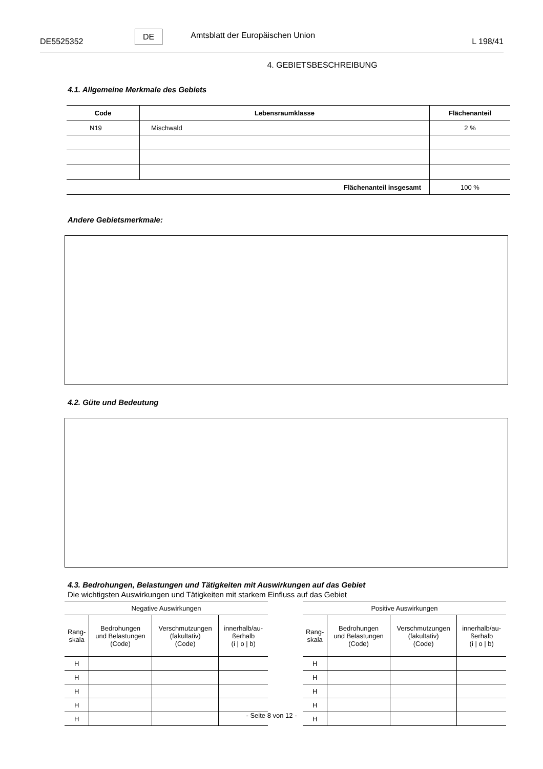DE5525352 DE Amtsblatt der Europäischen Union L 198/41
4. GEBIETSBESCHREIBUNG
4.1. Allgemeine Merkmale des Gebiets
| Code | Lebensraumklasse | Flächenanteil |
| --- | --- | --- |
| N19 | Mischwald | 2 % |
| Flächenanteil insgesamt | | 100 % |
Andere Gebietsmerkmale:
4.2. Güte und Bedeutung
4.3. Bedrohungen, Belastungen und Tätigkeiten mit Auswirkungen auf das Gebiet
Die wichtigsten Auswirkungen und Tätigkeiten mit starkem Einfluss auf das Gebiet
| Negative Auswirkungen | | | |
| --- | --- | --- | --- |
| Rang- skala | Bedrohungen und Belastungen (Code) | Verschmutzungen (fakultativ) (Code) | innerhalb/au- ßerhalb (i / o / b) |
| H | | | |
| H | | | |
| H | | | |
| H | | | |
| H | | | |
| Positive Auswirkungen | | | |
| --- | --- | --- | --- |
| Rang- skala | Bedrohungen und Belastungen (Code) | Verschmutzungen (fakultativ) (Code) | innerhalb/au- ßerhalb (i / o / b) |
| H | | | |
| H | | | |
| H | | | |
| H | | | |
| H | | | |
- Seite 8 von 12 -